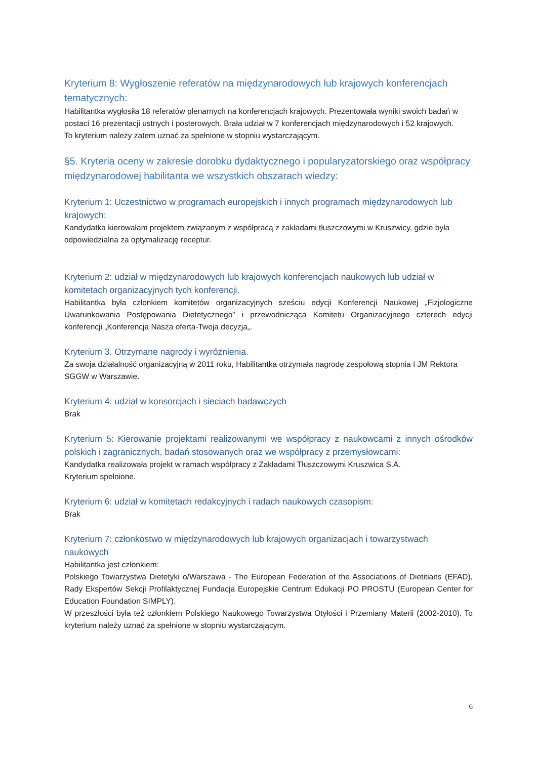Kryterium 8: Wygłoszenie referatów na międzynarodowych lub krajowych konferencjach tematycznych:
Habilitantka wygłosiła 18 referatów plenarnych na konferencjach krajowych. Prezentowała wyniki swoich badań w postaci 16 prezentacji ustnych i posterowych. Brała udział w 7 konferencjach międzynarodowych i 52 krajowych.
To kryterium należy zatem uznać za spełnione w stopniu wystarczającym.
§5. Kryteria oceny w zakresie dorobku dydaktycznego i popularyzatorskiego oraz współpracy międzynarodowej habilitanta we wszystkich obszarach wiedzy:
Kryterium 1: Uczestnictwo w programach europejskich i innych programach międzynarodowych lub krajowych:
Kandydatka kierowałam projektem związanym z współpracą z zakładami tłuszczowymi w Kruszwicy, gdzie była odpowiedzialna za optymalizację receptur.
Kryterium 2: udział w międzynarodowych lub krajowych konferencjach naukowych lub udział w komitetach organizacyjnych tych konferencji.
Habilitantka była członkiem komitetów organizacyjnych sześciu edycji Konferencji Naukowej „Fizjologiczne Uwarunkowania Postępowania Dietetycznego” i przewodnicząca Komitetu Organizacyjnego czterech edycji konferencji „Konferencja Nasza oferta-Twoja decyzja„.
Kryterium 3. Otrzymane nagrody i wyróżnienia.
Za swoja działalność organizacyjną w 2011 roku, Habilitantka otrzymała nagrodę zespołową stopnia I JM Rektora SGGW w Warszawie.
Kryterium 4: udział w konsorcjach i sieciach badawczych
Brak
Kryterium 5: Kierowanie projektami realizowanymi we współpracy z naukowcami z innych ośrodków polskich i zagranicznych, badań stosowanych oraz we współpracy z przemysłowcami:
Kandydatka realizowała projekt w ramach współpracy z Zakładami Tłuszczowymi Kruszwica S.A.
Kryterium spełnione.
Kryterium 6: udział w komitetach redakcyjnych i radach naukowych czasopism:
Brak
Kryterium 7: członkostwo w międzynarodowych lub krajowych organizacjach i towarzystwach naukowych
Habilitantka jest członkiem:
Polskiego Towarzystwa Dietetyki o/Warszawa - The European Federation of the Associations of Dietitians (EFAD), Rady Ekspertów Sekcji Profilaktycznej Fundacja Europejskie Centrum Edukacji PO PROSTU (European Center for Education Foundation SIMPLY).
W przeszłości była też członkiem Polskiego Naukowego Towarzystwa Otyłości i Przemiany Materii (2002-2010). To kryterium należy uznać za spełnione w stopniu wystarczającym.
6